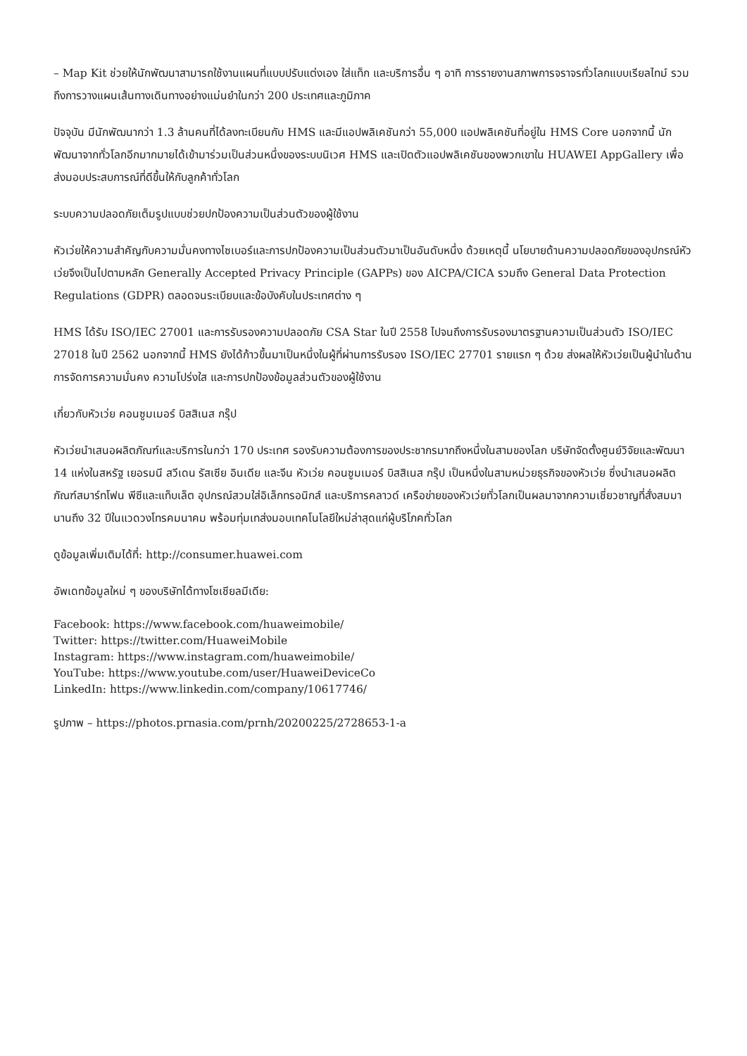– Map Kit ช่วยให้นักพัฒนาสามารถใช้งานแผนที่แบบปรับแต่งเอง ใส่แท็ก และบริการอื่น ๆ อาทิ การรายงานสภาพการจราจรทั่วโลกแบบเรียลไทม์ รวมถึงการวางแผนเส้นทางเดินทางอย่างแม่นยำในกว่า 200 ประเทศและภูมิภาค
ปัจจุบัน มีนักพัฒนากว่า 1.3 ล้านคนที่ได้ลงทะเบียนกับ HMS และมีแอปพลิเคชันกว่า 55,000 แอปพลิเคชันที่อยู่ใน HMS Core นอกจากนี้ นักพัฒนาจากทั่วโลกอีกมากมายได้เข้ามาร่วมเป็นส่วนหนึ่งของระบบนิเวศ HMS และเปิดตัวแอปพลิเคชันของพวกเขาใน HUAWEI AppGallery เพื่อส่งมอบประสบการณ์ที่ดีขึ้นให้กับลูกค้าทั่วโลก
ระบบความปลอดภัยเต็มรูปแบบช่วยปกป้องความเป็นส่วนตัวของผู้ใช้งาน
หัวเว่ยให้ความสำคัญกับความมั่นคงทางไซเบอร์และการปกป้องความเป็นส่วนตัวมาเป็นอันดับหนึ่ง ด้วยเหตุนี้ นโยบายด้านความปลอดภัยของอุปกรณ์หัวเว่ยจึงเป็นไปตามหลัก Generally Accepted Privacy Principle (GAPPs) ของ AICPA/CICA รวมถึง General Data Protection Regulations (GDPR) ตลอดจนระเบียบและข้อบังคับในประเทศต่าง ๆ
HMS ได้รับ ISO/IEC 27001 และการรับรองความปลอดภัย CSA Star ในปี 2558 ไปจนถึงการรับรองมาตรฐานความเป็นส่วนตัว ISO/IEC 27018 ในปี 2562 นอกจากนี้ HMS ยังได้ก้าวขึ้นมาเป็นหนึ่งในผู้ที่ผ่านการรับรอง ISO/IEC 27701 รายแรก ๆ ด้วย ส่งผลให้หัวเว่ยเป็นผู้นำในด้านการจัดการความมั่นคง ความโปร่งใส และการปกป้องข้อมูลส่วนตัวของผู้ใช้งาน
เกี่ยวกับหัวเว่ย คอนซูมเมอร์ บิสสิเนส กรุ๊ป
หัวเว่ยนำเสนอผลิตภัณฑ์และบริการในกว่า 170 ประเทศ รองรับความต้องการของประชากรมากถึงหนึ่งในสามของโลก บริษัทจัดตั้งศูนย์วิจัยและพัฒนา 14 แห่งในสหรัฐ เยอรมนี สวีเดน รัสเซีย อินเดีย และจีน หัวเว่ย คอนซูมเมอร์ บิสสิเนส กรุ๊ป เป็นหนึ่งในสามหน่วยธุรกิจของหัวเว่ย ซึ่งนำเสนอผลิตภัณฑ์สมาร์ทโฟน พีซีและแท็บเล็ต อุปกรณ์สวมใส่อิเล็กทรอนิกส์ และบริการคลาวด์ เครือข่ายของหัวเว่ยทั่วโลกเป็นผลมาจากความเชี่ยวชาญที่สั่งสมมานานถึง 32 ปีในแวดวงโทรคมนาคม พร้อมทุ่มเทส่งมอบเทคโนโลยีใหม่ล่าสุดแก่ผู้บริโภคทั่วโลก
ดูข้อมูลเพิ่มเติมได้ที่: http://consumer.huawei.com
อัพเดทข้อมูลใหม่ ๆ ของบริษัทได้ทางโซเชียลมีเดีย:
Facebook: https://www.facebook.com/huaweimobile/
Twitter: https://twitter.com/HuaweiMobile
Instagram: https://www.instagram.com/huaweimobile/
YouTube: https://www.youtube.com/user/HuaweiDeviceCo
LinkedIn: https://www.linkedin.com/company/10617746/
รูปภาพ – https://photos.prnasia.com/prnh/20200225/2728653-1-a